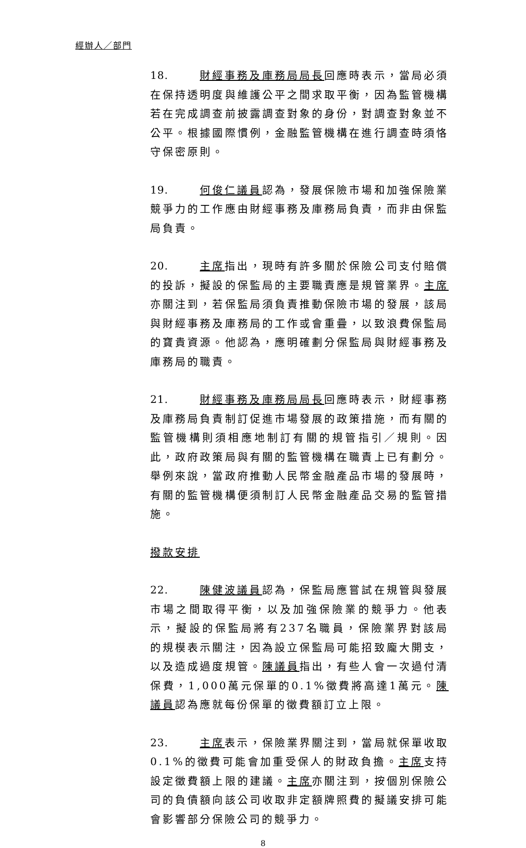經辦人／部門
18. 財經事務及庫務局局長回應時表示，當局必須在保持透明度與維護公平之間求取平衡，因為監管機構若在完成調查前披露調查對象的身份，對調查對象並不公平。根據國際慣例，金融監管機構在進行調查時須恪守保密原則。
19. 何俊仁議員認為，發展保險市場和加強保險業競爭力的工作應由財經事務及庫務局負責，而非由保監局負責。
20. 主席指出，現時有許多關於保險公司支付賠償的投訴，擬設的保監局的主要職責應是規管業界。主席亦關注到，若保監局須負責推動保險市場的發展，該局與財經事務及庫務局的工作或會重疊，以致浪費保監局的寶貴資源。他認為，應明確劃分保監局與財經事務及庫務局的職責。
21. 財經事務及庫務局局長回應時表示，財經事務及庫務局負責制訂促進市場發展的政策措施，而有關的監管機構則須相應地制訂有關的規管指引／規則。因此，政府政策局與有關的監管機構在職責上已有劃分。舉例來說，當政府推動人民幣金融產品市場的發展時，有關的監管機構便須制訂人民幣金融產品交易的監管措施。
撥款安排
22. 陳健波議員認為，保監局應嘗試在規管與發展市場之間取得平衡，以及加強保險業的競爭力。他表示，擬設的保監局將有237名職員，保險業界對該局的規模表示關注，因為設立保監局可能招致龐大開支，以及造成過度規管。陳議員指出，有些人會一次過付清保費，1,000萬元保單的0.1%徵費將高達1萬元。陳議員認為應就每份保單的徵費額訂立上限。
23. 主席表示，保險業界關注到，當局就保單收取0.1%的徵費可能會加重受保人的財政負擔。主席支持設定徵費額上限的建議。主席亦關注到，按個別保險公司的負債額向該公司收取非定額牌照費的擬議安排可能會影響部分保險公司的競爭力。
8